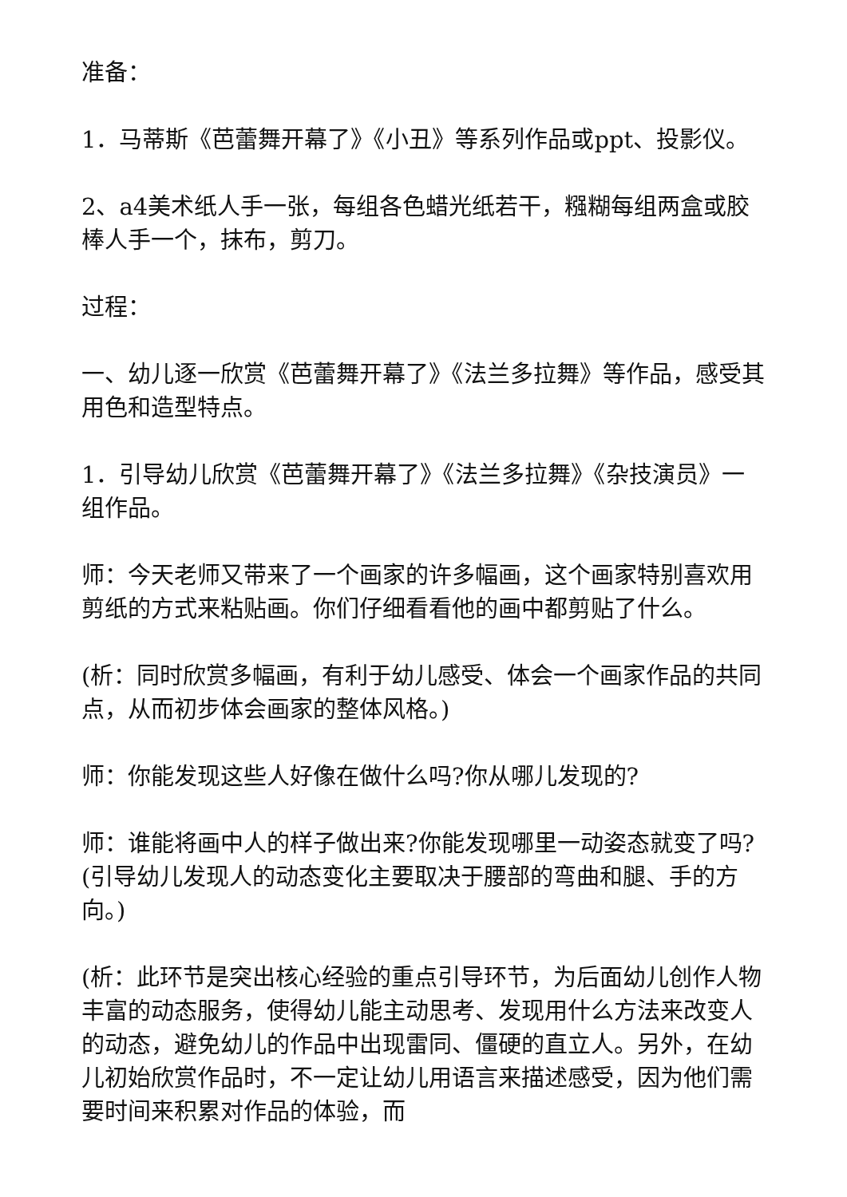准备：
1．马蒂斯《芭蕾舞开幕了》《小丑》等系列作品或ppt、投影仪。
2、a4美术纸人手一张，每组各色蜡光纸若干，糨糊每组两盒或胶棒人手一个，抹布，剪刀。
过程：
一、幼儿逐一欣赏《芭蕾舞开幕了》《法兰多拉舞》等作品，感受其用色和造型特点。
1．引导幼儿欣赏《芭蕾舞开幕了》《法兰多拉舞》《杂技演员》一组作品。
师：今天老师又带来了一个画家的许多幅画，这个画家特别喜欢用剪纸的方式来粘贴画。你们仔细看看他的画中都剪贴了什么。
(析：同时欣赏多幅画，有利于幼儿感受、体会一个画家作品的共同点，从而初步体会画家的整体风格。)
师：你能发现这些人好像在做什么吗?你从哪儿发现的?
师：谁能将画中人的样子做出来?你能发现哪里一动姿态就变了吗?(引导幼儿发现人的动态变化主要取决于腰部的弯曲和腿、手的方向。)
(析：此环节是突出核心经验的重点引导环节，为后面幼儿创作人物丰富的动态服务，使得幼儿能主动思考、发现用什么方法来改变人的动态，避免幼儿的作品中出现雷同、僵硬的直立人。另外，在幼儿初始欣赏作品时，不一定让幼儿用语言来描述感受，因为他们需要时间来积累对作品的体验，而